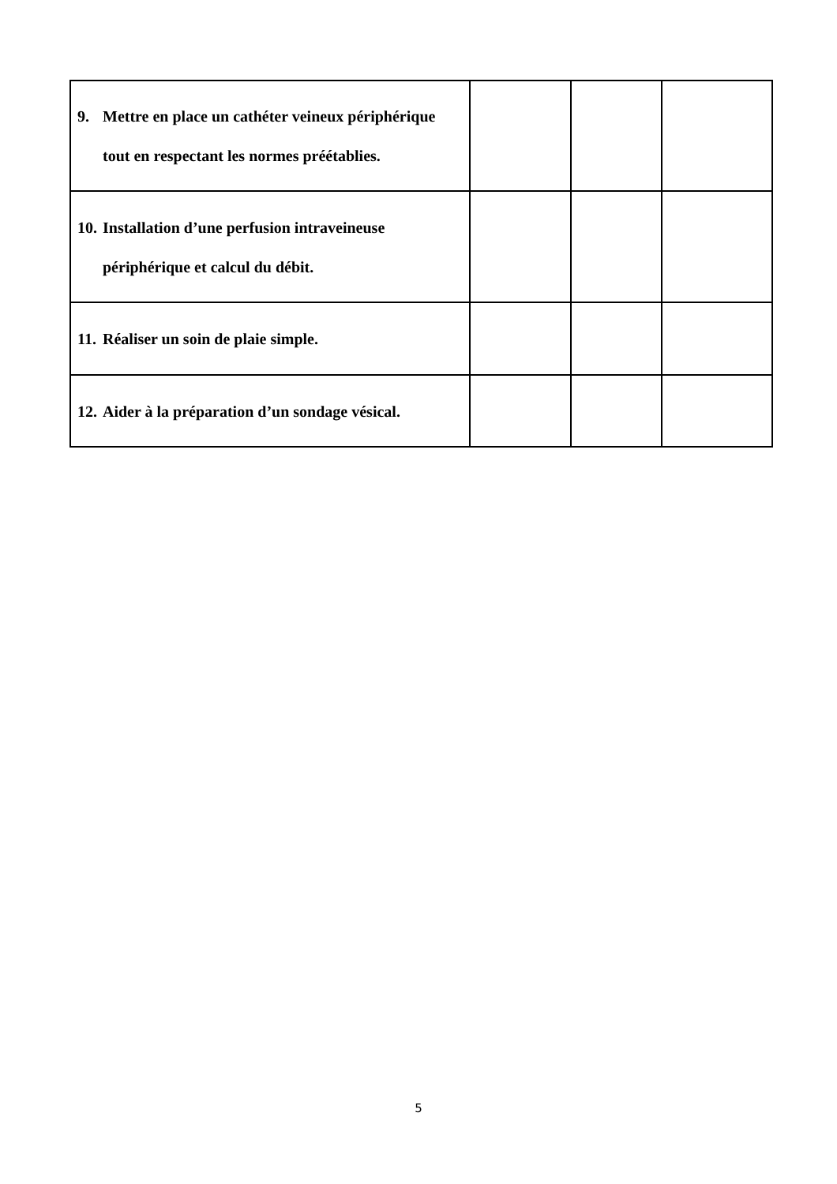| 9. Mettre en place un cathéter veineux périphérique tout en respectant les normes préétablies. | | | |
| 10. Installation d’une perfusion intraveineuse périphérique et calcul du débit. | | | |
| 11. Réaliser un soin de plaie simple. | | | |
| 12. Aider à la préparation d’un sondage vésical. | | | |
5